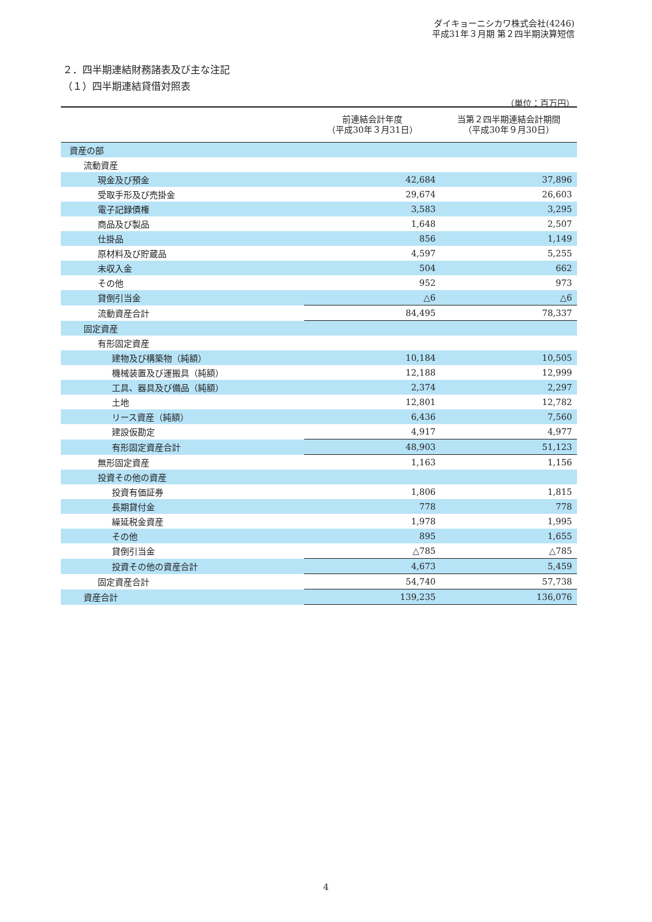ダイキョーニシカワ株式会社(4246)
平成31年３月期 第２四半期決算短信
２．四半期連結財務諸表及び主な注記
（１）四半期連結貸借対照表
（単位：百万円）
| | 前連結会計年度 （平成30年３月31日） | 当第２四半期連結会計期間 （平成30年９月30日） |
| --- | --- | --- |
| 資産の部 | | |
| 流動資産 | | |
| 現金及び預金 | 42,684 | 37,896 |
| 受取手形及び売掛金 | 29,674 | 26,603 |
| 電子記録債権 | 3,583 | 3,295 |
| 商品及び製品 | 1,648 | 2,507 |
| 仕掛品 | 856 | 1,149 |
| 原材料及び貯蔵品 | 4,597 | 5,255 |
| 未収入金 | 504 | 662 |
| その他 | 952 | 973 |
| 貸倒引当金 | △6 | △6 |
| 流動資産合計 | 84,495 | 78,337 |
| 固定資産 | | |
| 有形固定資産 | | |
| 建物及び構築物（純額） | 10,184 | 10,505 |
| 機械装置及び運搬具（純額） | 12,188 | 12,999 |
| 工具、器具及び備品（純額） | 2,374 | 2,297 |
| 土地 | 12,801 | 12,782 |
| リース資産（純額） | 6,436 | 7,560 |
| 建設仮勘定 | 4,917 | 4,977 |
| 有形固定資産合計 | 48,903 | 51,123 |
| 無形固定資産 | 1,163 | 1,156 |
| 投資その他の資産 | | |
| 投資有価証券 | 1,806 | 1,815 |
| 長期貸付金 | 778 | 778 |
| 繰延税金資産 | 1,978 | 1,995 |
| その他 | 895 | 1,655 |
| 貸倒引当金 | △785 | △785 |
| 投資その他の資産合計 | 4,673 | 5,459 |
| 固定資産合計 | 54,740 | 57,738 |
| 資産合計 | 139,235 | 136,076 |
4